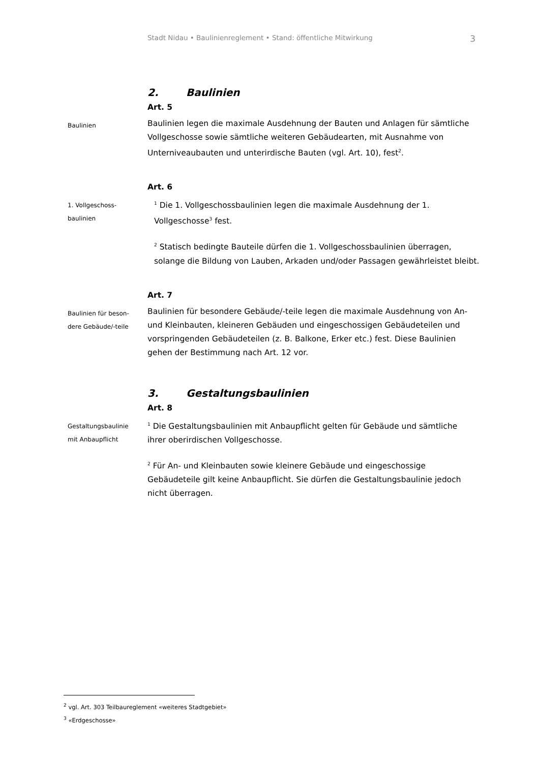Stadt Nidau • Baulinienreglement • Stand: öffentliche Mitwirkung 3
2. Baulinien
Art. 5
Baulinien
Baulinien legen die maximale Ausdehnung der Bauten und Anlagen für sämtliche Vollgeschosse sowie sämtliche weiteren Gebäudearten, mit Ausnahme von Unterniveaubauten und unterirdische Bauten (vgl. Art. 10), fest<sup>2</sup>.
Art. 6
1. Vollgeschoss-
baulinien
<sup>1</sup> Die 1. Vollgeschossbaulinien legen die maximale Ausdehnung der 1. Vollgeschosse<sup>3</sup> fest.
<sup>2</sup> Statisch bedingte Bauteile dürfen die 1. Vollgeschossbaulinien überragen, solange die Bildung von Lauben, Arkaden und/oder Passagen gewährleistet bleibt.
Art. 7
Baulinien für beson-
dere Gebäude/-teile
Baulinien für besondere Gebäude/-teile legen die maximale Ausdehnung von An- und Kleinbauten, kleineren Gebäuden und eingeschossigen Gebäudeteilen und vorspringenden Gebäudeteilen (z. B. Balkone, Erker etc.) fest. Diese Baulinien gehen der Bestimmung nach Art. 12 vor.
3. Gestaltungsbaulinien
Art. 8
Gestaltungsbaulinie
mit Anbaupflicht
<sup>1</sup> Die Gestaltungsbaulinien mit Anbaupflicht gelten für Gebäude und sämtliche ihrer oberirdischen Vollgeschosse.
<sup>2</sup> Für An- und Kleinbauten sowie kleinere Gebäude und eingeschossige Gebäudeteile gilt keine Anbaupflicht. Sie dürfen die Gestaltungsbaulinie jedoch nicht überragen.
<sup>2</sup> vgl. Art. 303 Teilbaureglement «weiteres Stadtgebiet»
<sup>3</sup> «Erdgeschosse»